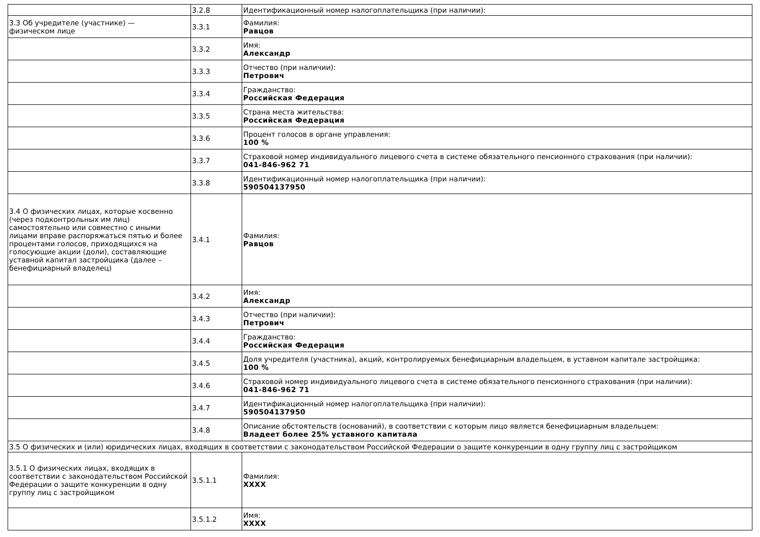| | 3.2.8 | Идентификационный номер налогоплательщика (при наличии): |
| 3.3 Об учредителе (участнике) — физическом лице | 3.3.1 | Фамилия: Равцов |
| | 3.3.2 | Имя: Александр |
| | 3.3.3 | Отчество (при наличии): Петрович |
| | 3.3.4 | Гражданство: Российская Федерация |
| | 3.3.5 | Страна места жительства: Российская Федерация |
| | 3.3.6 | Процент голосов в органе управления: 100 % |
| | 3.3.7 | Страховой номер индивидуального лицевого счета в системе обязательного пенсионного страхования (при наличии): 041-846-962 71 |
| | 3.3.8 | Идентификационный номер налогоплательщика (при наличии): 590504137950 |
| 3.4 О физических лицах, которые косвенно (через подконтрольных им лиц) самостоятельно или совместно с иными лицами вправе распоряжаться пятью и более процентами голосов, приходящихся на голосующие акции (доли), составляющие уставной капитал застройщика (далее – бенефициарный владелец) | 3.4.1 | Фамилия: Равцов |
| | 3.4.2 | Имя: Александр |
| | 3.4.3 | Отчество (при наличии): Петрович |
| | 3.4.4 | Гражданство: Российская Федерация |
| | 3.4.5 | Доля учредителя (участника), акций, контролируемых бенефициарным владельцем, в уставном капитале застройщика: 100 % |
| | 3.4.6 | Страховой номер индивидуального лицевого счета в системе обязательного пенсионного страхования (при наличии): 041-846-962 71 |
| | 3.4.7 | Идентификационный номер налогоплательщика (при наличии): 590504137950 |
| | 3.4.8 | Описание обстоятельств (оснований), в соответствии с которым лицо является бенефициарным владельцем: Владеет более 25% уставного капитала |
| 3.5 О физических и (или) юридических лицах, входящих в соответствии с законодательством Российской Федерации о защите конкуренции в одну группу лиц с застройщиком | | |
| 3.5.1 О физических лицах, входящих в соответствии с законодательством Российской Федерации о защите конкуренции в одну группу лиц с застройщиком | 3.5.1.1 | Фамилия: XXXX |
| | 3.5.1.2 | Имя: XXXX |